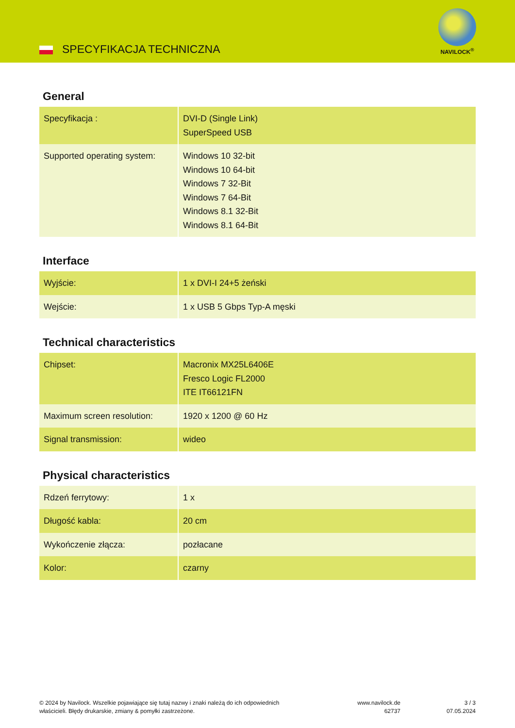SPECYFIKACJA TECHNICZNA
NAVILOCK<sup>®</sup>
General
| Specyfikacja : | DVI-D (Single Link) SuperSpeed USB |
| Supported operating system: | Windows 10 32-bit Windows 10 64-bit Windows 7 32-Bit Windows 7 64-Bit Windows 8.1 32-Bit Windows 8.1 64-Bit |
Interface
| Wyjście: | 1 x DVI-I 24+5 żeński |
| Wejście: | 1 x USB 5 Gbps Typ-A męski |
Technical characteristics
| Chipset: | Macronix MX25L6406E Fresco Logic FL2000 ITE IT66121FN |
| Maximum screen resolution: | 1920 x 1200 @ 60 Hz |
| Signal transmission: | wideo |
Physical characteristics
| Rdzeń ferrytowy: | 1 x |
| Długość kabla: | 20 cm |
| Wykończenie złącza: | pozłacane |
| Kolor: | czarny |
© 2024 by Navilock. Wszelkie pojawiające się tutaj nazwy i znaki należą do ich odpowiednich
właścicieli. Błędy drukarskie, zmiany & pomyłki zastrzeżone.
www.navilock.de
62737
3 / 3
07.05.2024